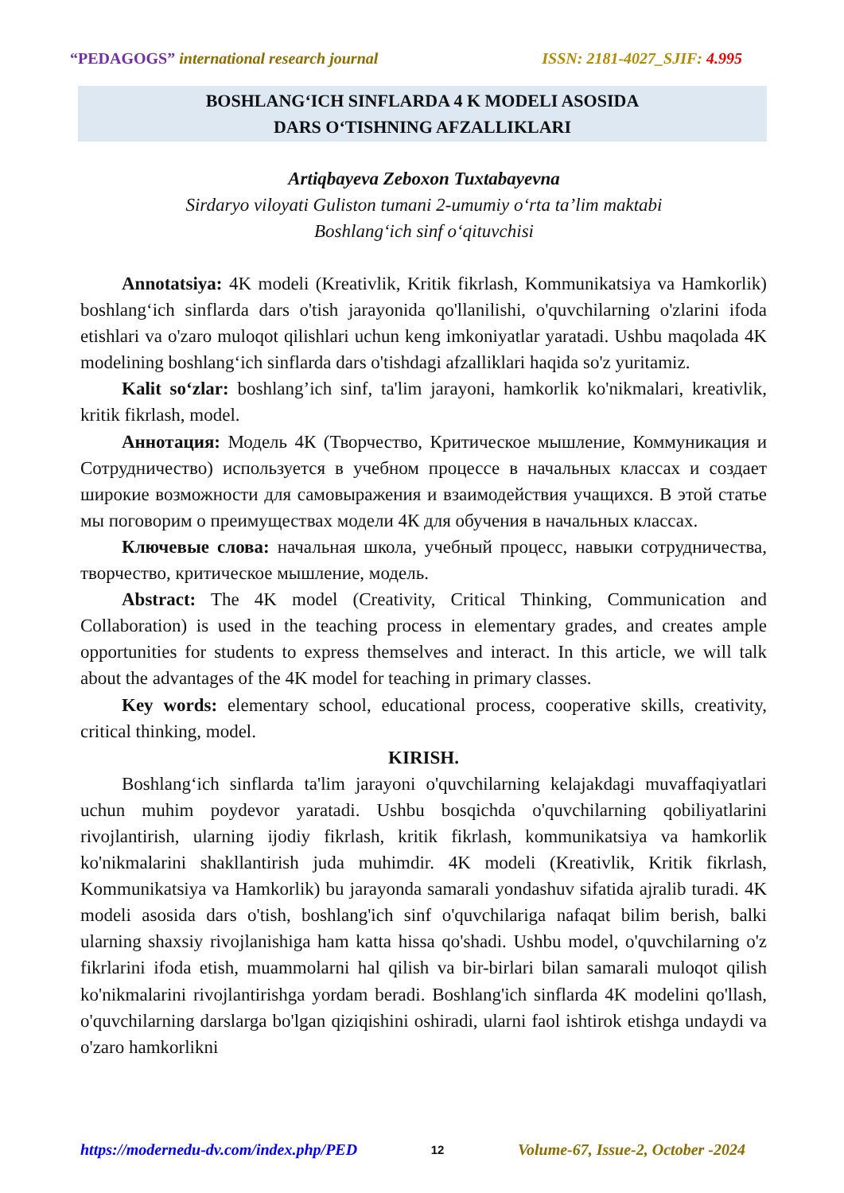“PEDAGOGS” international research journal ISSN: 2181-4027_SJIF: 4.995
BOSHLANG‘ICH SINFLARDA 4 K MODELI ASOSIDA
DARS O‘TISHNING AFZALLIKLARI
Artiqbayeva Zeboxon Tuxtabayevna
Sirdaryo viloyati Guliston tumani 2-umumiy o‘rta ta’lim maktabi
Boshlang‘ich sinf o‘qituvchisi
Annotatsiya: 4K modeli (Kreativlik, Kritik fikrlash, Kommunikatsiya va Hamkorlik) boshlang‘ich sinflarda dars o'tish jarayonida qo'llanilishi, o'quvchilarning o'zlarini ifoda etishlari va o'zaro muloqot qilishlari uchun keng imkoniyatlar yaratadi. Ushbu maqolada 4K modelining boshlang‘ich sinflarda dars o'tishdagi afzalliklari haqida so'z yuritamiz.
Kalit so‘zlar: boshlang’ich sinf, ta'lim jarayoni, hamkorlik ko'nikmalari, kreativlik, kritik fikrlash, model.
Аннотация: Модель 4К (Творчество, Критическое мышление, Коммуникация и Сотрудничество) используется в учебном процессе в начальных классах и создает широкие возможности для самовыражения и взаимодействия учащихся. В этой статье мы поговорим о преимуществах модели 4К для обучения в начальных классах.
Ключевые слова: начальная школа, учебный процесс, навыки сотрудничества, творчество, критическое мышление, модель.
Abstract: The 4K model (Creativity, Critical Thinking, Communication and Collaboration) is used in the teaching process in elementary grades, and creates ample opportunities for students to express themselves and interact. In this article, we will talk about the advantages of the 4K model for teaching in primary classes.
Key words: elementary school, educational process, cooperative skills, creativity, critical thinking, model.
KIRISH.
Boshlang‘ich sinflarda ta'lim jarayoni o'quvchilarning kelajakdagi muvaffaqiyatlari uchun muhim poydevor yaratadi. Ushbu bosqichda o'quvchilarning qobiliyatlarini rivojlantirish, ularning ijodiy fikrlash, kritik fikrlash, kommunikatsiya va hamkorlik ko'nikmalarini shakllantirish juda muhimdir. 4K modeli (Kreativlik, Kritik fikrlash, Kommunikatsiya va Hamkorlik) bu jarayonda samarali yondashuv sifatida ajralib turadi. 4K modeli asosida dars o'tish, boshlang'ich sinf o'quvchilariga nafaqat bilim berish, balki ularning shaxsiy rivojlanishiga ham katta hissa qo'shadi. Ushbu model, o'quvchilarning o'z fikrlarini ifoda etish, muammolarni hal qilish va bir-birlari bilan samarali muloqot qilish ko'nikmalarini rivojlantirishga yordam beradi. Boshlang'ich sinflarda 4K modelini qo'llash, o'quvchilarning darslarga bo'lgan qiziqishini oshiradi, ularni faol ishtirok etishga undaydi va o'zaro hamkorlikni
https://modernedu-dv.com/index.php/PED 12 Volume-67, Issue-2, October -2024